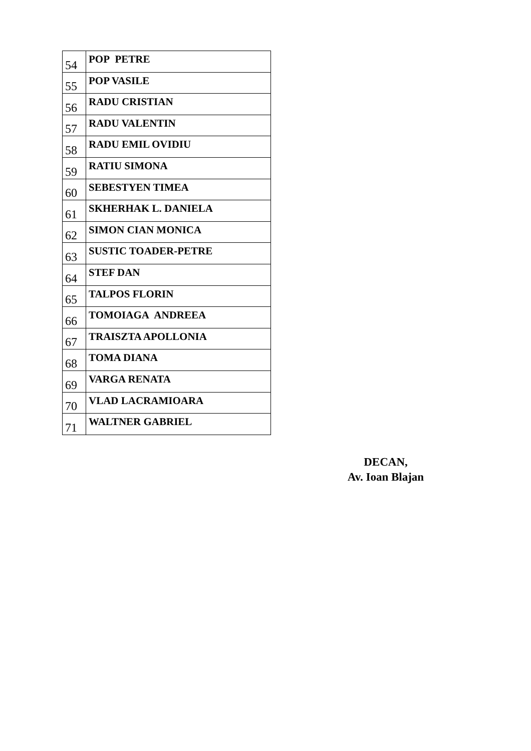| 54 | POP PETRE |
| 55 | POP VASILE |
| 56 | RADU CRISTIAN |
| 57 | RADU VALENTIN |
| 58 | RADU EMIL OVIDIU |
| 59 | RATIU SIMONA |
| 60 | SEBESTYEN TIMEA |
| 61 | SKHERHAK L. DANIELA |
| 62 | SIMON CIAN MONICA |
| 63 | SUSTIC TOADER-PETRE |
| 64 | STEF DAN |
| 65 | TALPOS FLORIN |
| 66 | TOMOIAGA ANDREEA |
| 67 | TRAISZTA APOLLONIA |
| 68 | TOMA DIANA |
| 69 | VARGA RENATA |
| 70 | VLAD LACRAMIOARA |
| 71 | WALTNER GABRIEL |
DECAN,
Av. Ioan Blajan